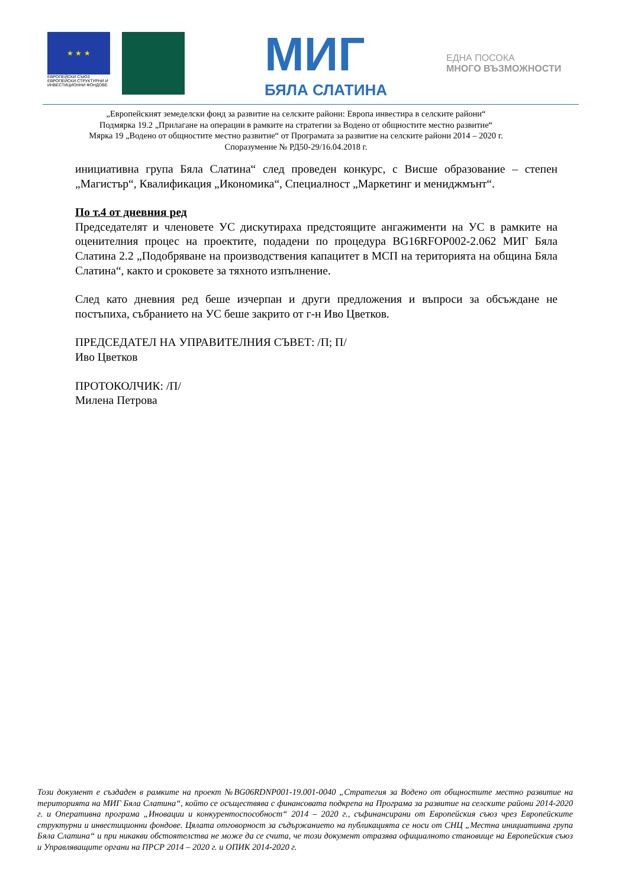★ ★ ★
ЕВРОПЕЙСКИ СЪЮЗ
ЕВРОПЕЙСКИ СТРУКТУРНИ И ИНВЕСТИЦИОННИ ФОНДОВЕ
МИГ
БЯЛА СЛАТИНА
ЕДНА ПОСОКА
МНОГО ВЪЗМОЖНОСТИ
„Европейският земеделски фонд за развитие на селските райони: Европа инвестира в селските райони“
Подмярка 19.2 „Прилагане на операции в рамките на стратегии за Водено от общностите местно развитие“
Мярка 19 „Водено от общностите местно развитие“ от Програмата за развитие на селските райони 2014 – 2020 г.
Споразумение № РД50-29/16.04.2018 г.
инициативна група Бяла Слатина“ след проведен конкурс, с Висше образование – степен „Магистър“, Квалификация „Икономика“, Специалност „Маркетинг и мениджмънт“.
По т.4 от дневния ред
Председателят и членовете УС дискутираха предстоящите ангажименти на УС в рамките на оценителния процес на проектите, подадени по процедура BG16RFOP002-2.062 МИГ Бяла Слатина 2.2 „Подобряване на производствения капацитет в МСП на територията на община Бяла Слатина“, както и сроковете за тяхното изпълнение.
След като дневния ред беше изчерпан и други предложения и въпроси за обсъждане не постъпиха, събранието на УС беше закрито от г-н Иво Цветков.
ПРЕДСЕДАТЕЛ НА УПРАВИТЕЛНИЯ СЪВЕТ: /П; П/
Иво Цветков
ПРОТОКОЛЧИК: /П/
Милена Петрова
Този документ е създаден в рамките на проект №BG06RDNP001-19.001-0040 „Стратегия за Водено от общностите местно развитие на територията на МИГ Бяла Слатина“, който се осъществява с финансовата подкрепа на Програма за развитие на селските райони 2014-2020 г. и Оперативна програма „Иновации и конкурентоспособност“ 2014 – 2020 г., съфинансирани от Европейския съюз чрез Европейските структурни и инвестиционни фондове. Цялата отговорност за съдържанието на публикацията се носи от СНЦ „Местна инициативна група Бяла Слатина“ и при никакви обстоятелства не може да се счита, че този документ отразява официалното становище на Европейския съюз и Управляващите органи на ПРСР 2014 – 2020 г. и ОПИК 2014-2020 г.